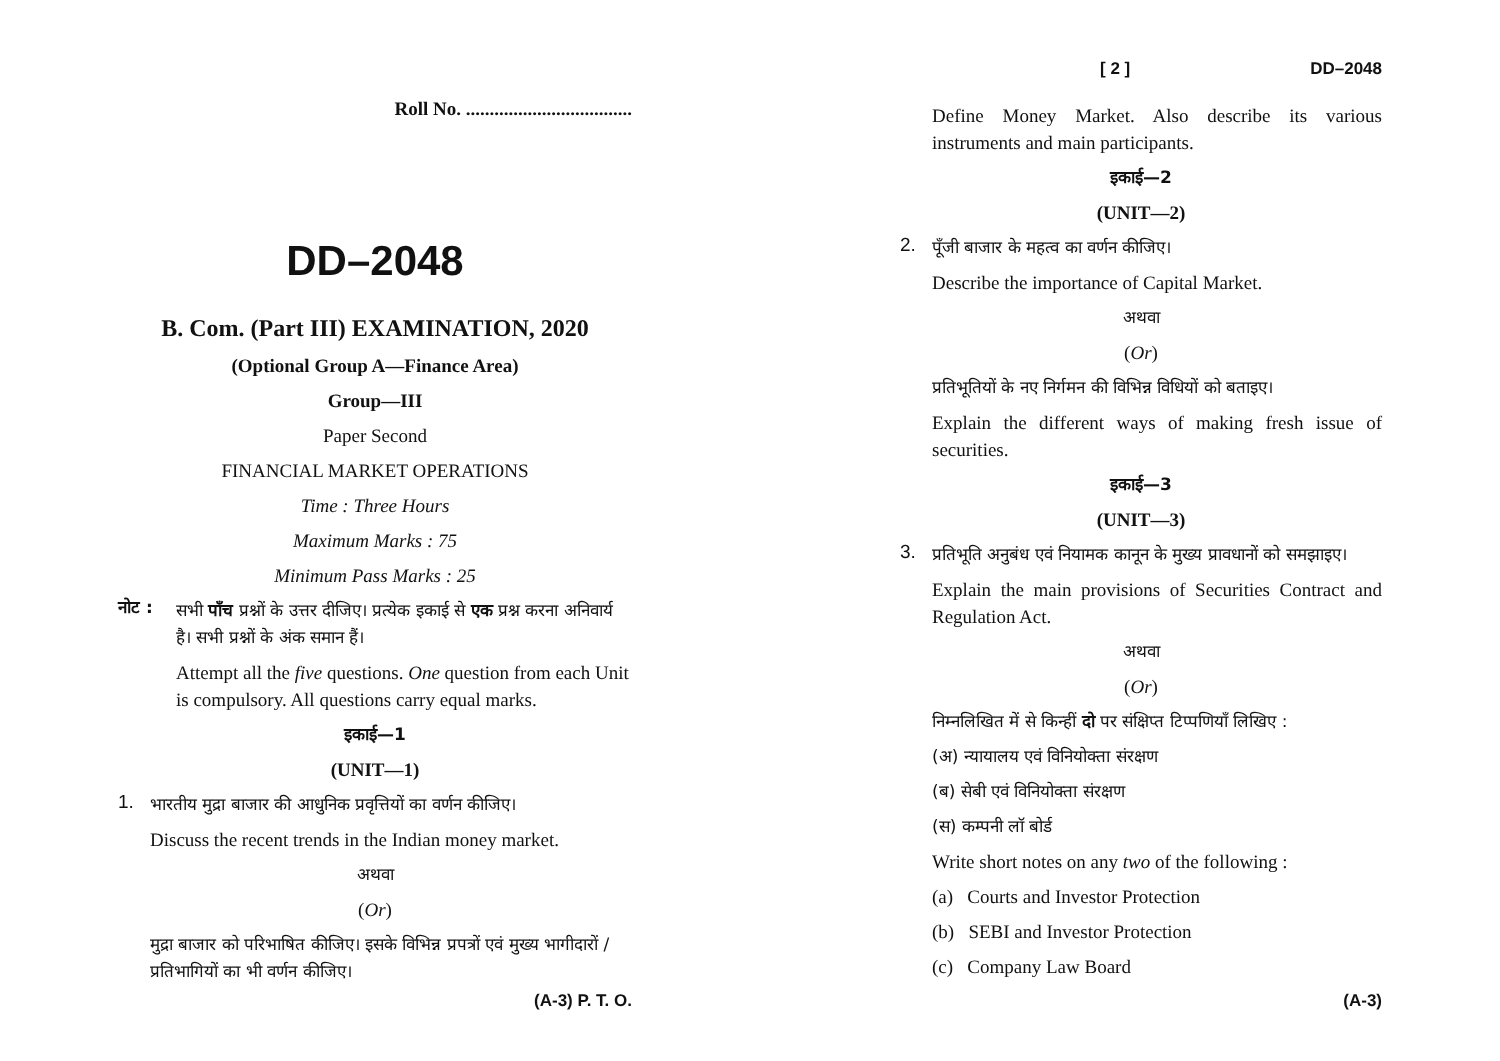Roll No. ...................................
DD–2048
B. Com. (Part III) EXAMINATION, 2020
(Optional Group A—Finance Area)
Group—III
Paper Second
FINANCIAL MARKET OPERATIONS
Time : Three Hours
Maximum Marks : 75
Minimum Pass Marks : 25
नोट :
सभी पाँच प्रश्नों के उत्तर दीजिए। प्रत्येक इकाई से एक प्रश्न करना अनिवार्य है। सभी प्रश्नों के अंक समान हैं।
Attempt all the five questions. One question from each Unit is compulsory. All questions carry equal marks.
इकाई—1
(UNIT—1)
1.
भारतीय मुद्रा बाजार की आधुनिक प्रवृत्तियों का वर्णन कीजिए।
Discuss the recent trends in the Indian money market.
अथवा
(Or)
मुद्रा बाजार को परिभाषित कीजिए। इसके विभिन्न प्रपत्रों एवं मुख्य भागीदारों / प्रतिभागियों का भी वर्णन कीजिए।
(A-3) P. T. O.
[ 2 ] DD–2048
Define Money Market. Also describe its various instruments and main participants.
इकाई—2
(UNIT—2)
2.
पूँजी बाजार के महत्व का वर्णन कीजिए।
Describe the importance of Capital Market.
अथवा
(Or)
प्रतिभूतियों के नए निर्गमन की विभिन्न विधियों को बताइए।
Explain the different ways of making fresh issue of securities.
इकाई—3
(UNIT—3)
3.
प्रतिभूति अनुबंध एवं नियामक कानून के मुख्य प्रावधानों को समझाइए।
Explain the main provisions of Securities Contract and Regulation Act.
अथवा
(Or)
निम्नलिखित में से किन्हीं दो पर संक्षिप्त टिप्पणियाँ लिखिए :
(अ) न्यायालय एवं विनियोक्ता संरक्षण
(ब) सेबी एवं विनियोक्ता संरक्षण
(स) कम्पनी लॉ बोर्ड
Write short notes on any two of the following :
(a) Courts and Investor Protection
(b) SEBI and Investor Protection
(c) Company Law Board
(A-3)